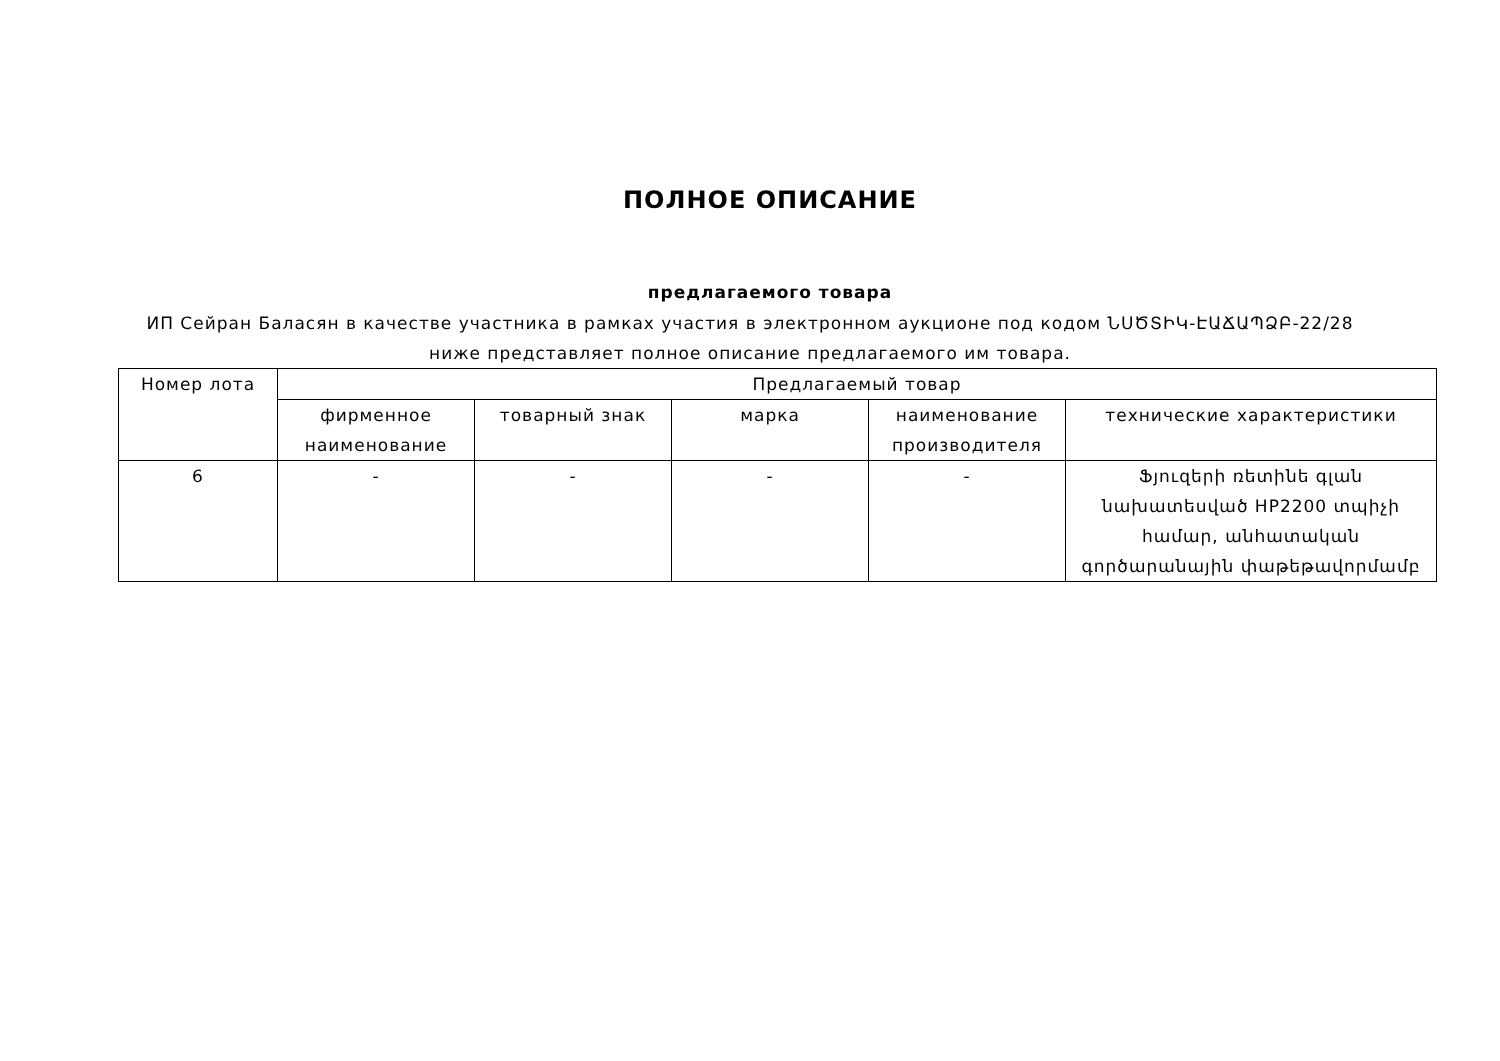ПОЛНОЕ ОПИСАНИЕ
предлагаемого товара
ИП Сейран Баласян в качестве участника в рамках участия в электронном аукционе под кодом ՆՍԾՏԻԿ-ԷԱՃԱՊՁԲ-22/28 ниже представляет полное описание предлагаемого им товара.
| Номер лота | Предлагаемый товар | | | | |
| --- | --- | --- | --- | --- | --- |
| | фирменное наименование | товарный знак | марка | наименование производителя | технические характеристики |
| 6 | - | - | - | - | Ֆյուզերի ռետինե գլան նախատեսված HP2200 տպիչի համար, անհատական գործարանային փաթեթավորմամբ |